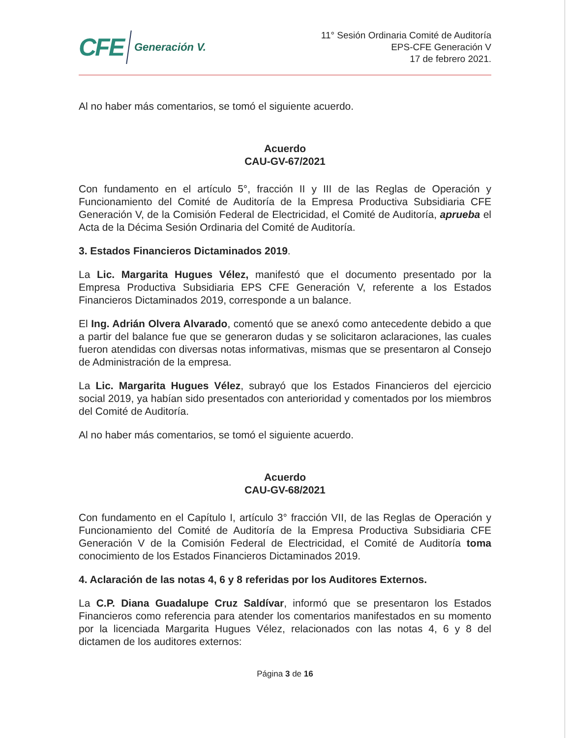CFE Generación V.
11° Sesión Ordinaria Comité de Auditoría
EPS-CFE Generación V
17 de febrero 2021.
Al no haber más comentarios, se tomó el siguiente acuerdo.
Acuerdo
CAU-GV-67/2021
Con fundamento en el artículo 5°, fracción II y III de las Reglas de Operación y Funcionamiento del Comité de Auditoría de la Empresa Productiva Subsidiaria CFE Generación V, de la Comisión Federal de Electricidad, el Comité de Auditoría, aprueba el Acta de la Décima Sesión Ordinaria del Comité de Auditoría.
3. Estados Financieros Dictaminados 2019.
La Lic. Margarita Hugues Vélez, manifestó que el documento presentado por la Empresa Productiva Subsidiaria EPS CFE Generación V, referente a los Estados Financieros Dictaminados 2019, corresponde a un balance.
El Ing. Adrián Olvera Alvarado, comentó que se anexó como antecedente debido a que a partir del balance fue que se generaron dudas y se solicitaron aclaraciones, las cuales fueron atendidas con diversas notas informativas, mismas que se presentaron al Consejo de Administración de la empresa.
La Lic. Margarita Hugues Vélez, subrayó que los Estados Financieros del ejercicio social 2019, ya habían sido presentados con anterioridad y comentados por los miembros del Comité de Auditoría.
Al no haber más comentarios, se tomó el siguiente acuerdo.
Acuerdo
CAU-GV-68/2021
Con fundamento en el Capítulo I, artículo 3° fracción VII, de las Reglas de Operación y Funcionamiento del Comité de Auditoría de la Empresa Productiva Subsidiaria CFE Generación V de la Comisión Federal de Electricidad, el Comité de Auditoría toma conocimiento de los Estados Financieros Dictaminados 2019.
4. Aclaración de las notas 4, 6 y 8 referidas por los Auditores Externos.
La C.P. Diana Guadalupe Cruz Saldívar, informó que se presentaron los Estados Financieros como referencia para atender los comentarios manifestados en su momento por la licenciada Margarita Hugues Vélez, relacionados con las notas 4, 6 y 8 del dictamen de los auditores externos:
Página 3 de 16